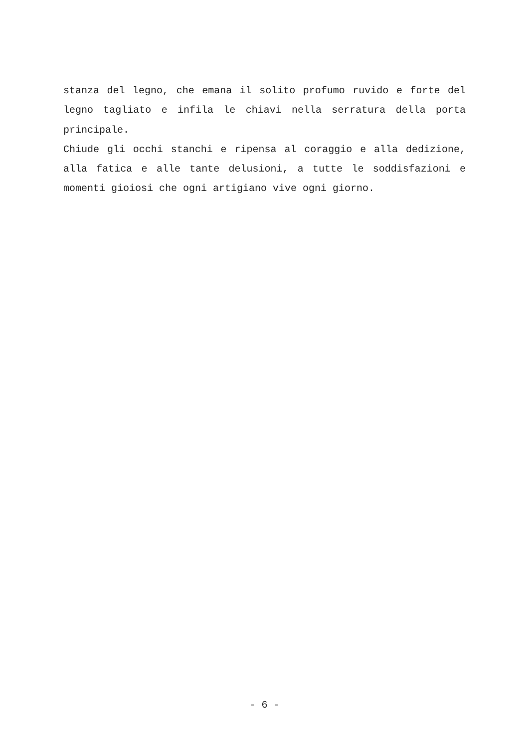stanza del legno, che emana il solito profumo ruvido e forte del legno tagliato e infila le chiavi nella serratura della porta principale.
Chiude gli occhi stanchi e ripensa al coraggio e alla dedizione, alla fatica e alle tante delusioni, a tutte le soddisfazioni e momenti gioiosi che ogni artigiano vive ogni giorno.
- 6 -